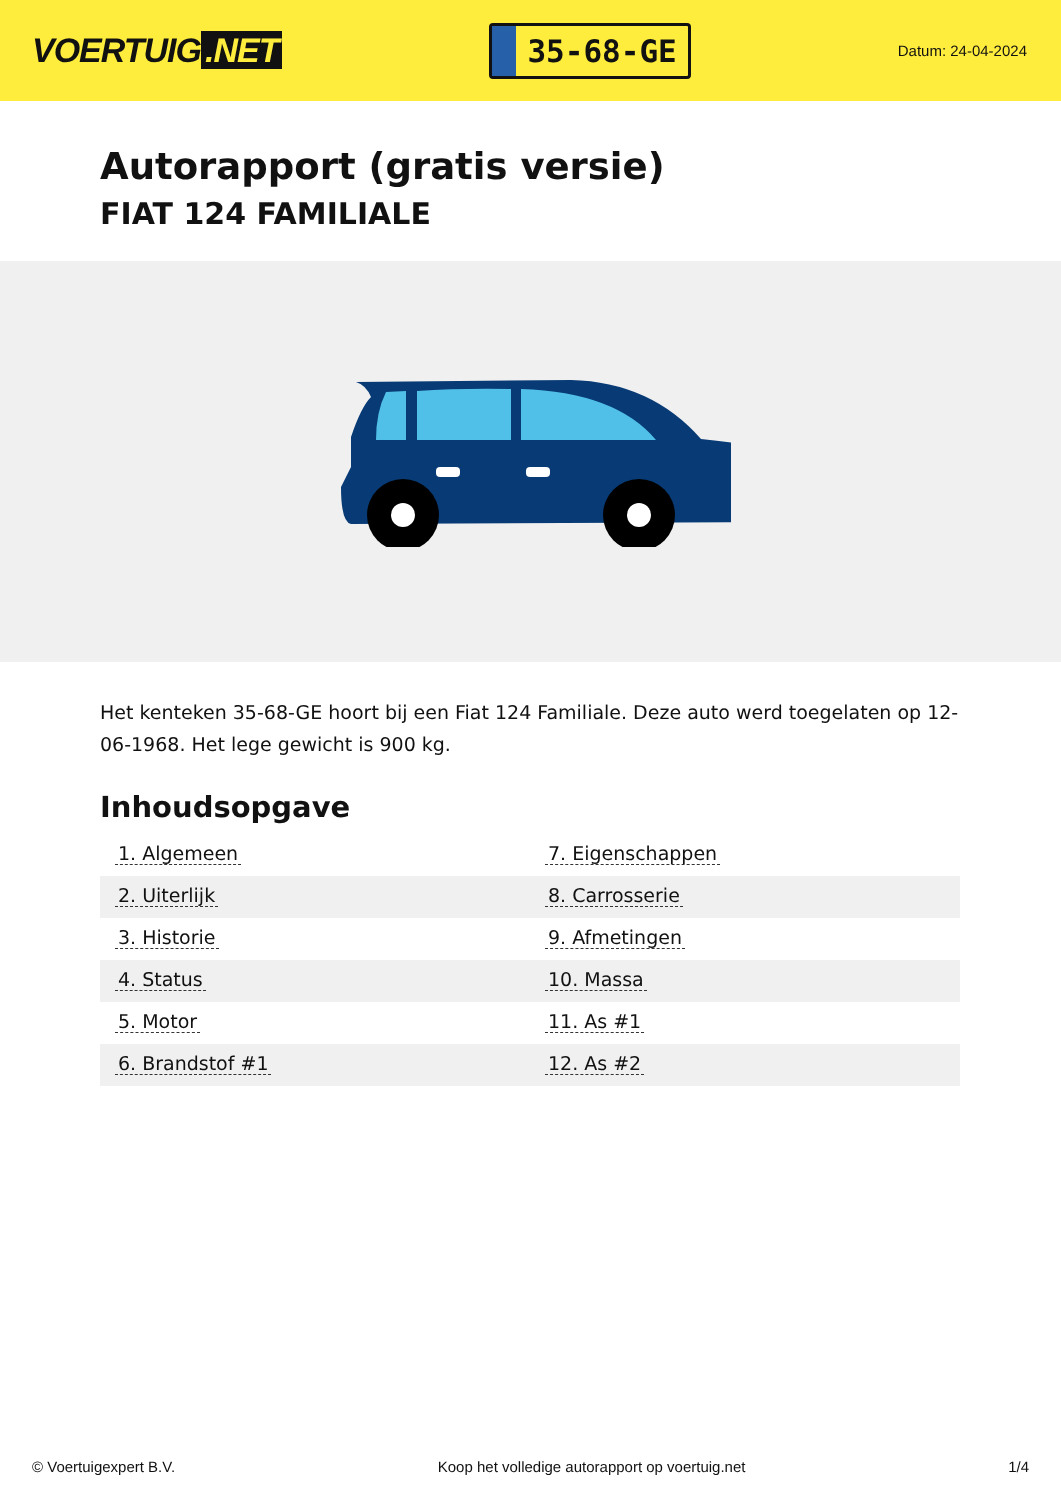VOERTUIG.NET
35-68-GE
Datum: 24-04-2024
Autorapport (gratis versie)
FIAT 124 FAMILIALE
Het kenteken 35-68-GE hoort bij een Fiat 124 Familiale. Deze auto werd toegelaten op 12-06-1968. Het lege gewicht is 900 kg.
Inhoudsopgave
| 1. Algemeen | 7. Eigenschappen |
| 2. Uiterlijk | 8. Carrosserie |
| 3. Historie | 9. Afmetingen |
| 4. Status | 10. Massa |
| 5. Motor | 11. As #1 |
| 6. Brandstof #1 | 12. As #2 |
© Voertuigexpert B.V. Koop het volledige autorapport op voertuig.net 1/4